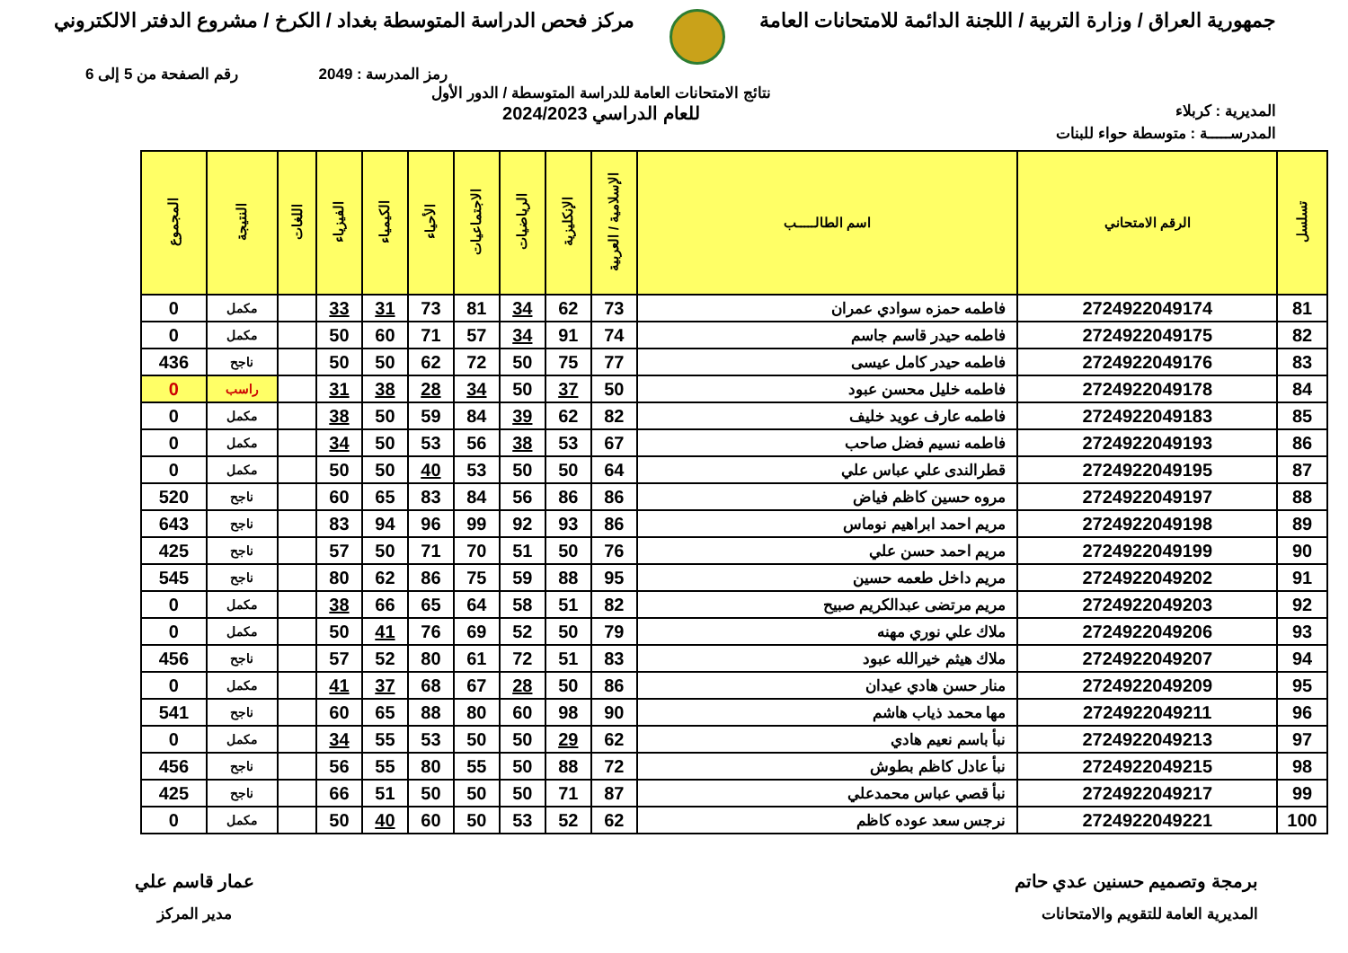جمهورية العراق / وزارة التربية / اللجنة الدائمة للامتحانات العامة
مركز فحص الدراسة المتوسطة بغداد / الكرخ / مشروع الدفتر الالكتروني
رمز المدرسة : 2049 رقم الصفحة من 5 إلى 6
المديرية : كربلاء نتائج الامتحانات العامة للدراسة المتوسطة / الدور الأول
للعام الدراسي 2024/2023
المدرســـــة : متوسطة حواء للبنات
| تسلسل | الرقم الامتحاني | اسم الطالـــــب | الإسلامية / العربية | الإنكليزية | الرياضيات | الاجتماعيات | الأحياء | الكيمياء | الفيزياء | اللغات | النتيجة | المجموع |
| --- | --- | --- | --- | --- | --- | --- | --- | --- | --- | --- | --- | --- |
| 81 | 2724922049174 | فاطمه حمزه سوادي عمران | 73 | 62 | 34 | 81 | 73 | 31 | 33 | | مكمل | 0 |
| 82 | 2724922049175 | فاطمه حيدر قاسم جاسم | 74 | 91 | 34 | 57 | 71 | 60 | 50 | | مكمل | 0 |
| 83 | 2724922049176 | فاطمه حيدر كامل عيسى | 77 | 75 | 50 | 72 | 62 | 50 | 50 | | ناجح | 436 |
| 84 | 2724922049178 | فاطمه خليل محسن عبود | 50 | 37 | 50 | 34 | 28 | 38 | 31 | | راسب | 0 |
| 85 | 2724922049183 | فاطمه عارف عويد خليف | 82 | 62 | 39 | 84 | 59 | 50 | 38 | | مكمل | 0 |
| 86 | 2724922049193 | فاطمه نسيم فضل صاحب | 67 | 53 | 38 | 56 | 53 | 50 | 34 | | مكمل | 0 |
| 87 | 2724922049195 | قطرالندى علي عباس علي | 64 | 50 | 50 | 53 | 40 | 50 | 50 | | مكمل | 0 |
| 88 | 2724922049197 | مروه حسين كاظم فياض | 86 | 86 | 56 | 84 | 83 | 65 | 60 | | ناجح | 520 |
| 89 | 2724922049198 | مريم احمد ابراهيم نوماس | 86 | 93 | 92 | 99 | 96 | 94 | 83 | | ناجح | 643 |
| 90 | 2724922049199 | مريم احمد حسن علي | 76 | 50 | 51 | 70 | 71 | 50 | 57 | | ناجح | 425 |
| 91 | 2724922049202 | مريم داخل طعمه حسين | 95 | 88 | 59 | 75 | 86 | 62 | 80 | | ناجح | 545 |
| 92 | 2724922049203 | مريم مرتضى عبدالكريم صبيح | 82 | 51 | 58 | 64 | 65 | 66 | 38 | | مكمل | 0 |
| 93 | 2724922049206 | ملاك علي نوري مهنه | 79 | 50 | 52 | 69 | 76 | 41 | 50 | | مكمل | 0 |
| 94 | 2724922049207 | ملاك هيثم خيرالله عبود | 83 | 51 | 72 | 61 | 80 | 52 | 57 | | ناجح | 456 |
| 95 | 2724922049209 | منار حسن هادي عيدان | 86 | 50 | 28 | 67 | 68 | 37 | 41 | | مكمل | 0 |
| 96 | 2724922049211 | مها محمد ذياب هاشم | 90 | 98 | 60 | 80 | 88 | 65 | 60 | | ناجح | 541 |
| 97 | 2724922049213 | نبأ باسم نعيم هادي | 62 | 29 | 50 | 50 | 53 | 55 | 34 | | مكمل | 0 |
| 98 | 2724922049215 | نبأ عادل كاظم بطوش | 72 | 88 | 50 | 55 | 80 | 55 | 56 | | ناجح | 456 |
| 99 | 2724922049217 | نبأ قصي عباس محمدعلي | 87 | 71 | 50 | 50 | 50 | 51 | 66 | | ناجح | 425 |
| 100 | 2724922049221 | نرجس سعد عوده كاظم | 62 | 52 | 53 | 50 | 60 | 40 | 50 | | مكمل | 0 |
برمجة وتصميم حسنين عدي حاتم
المديرية العامة للتقويم والامتحانات
عمار قاسم علي
مدير المركز